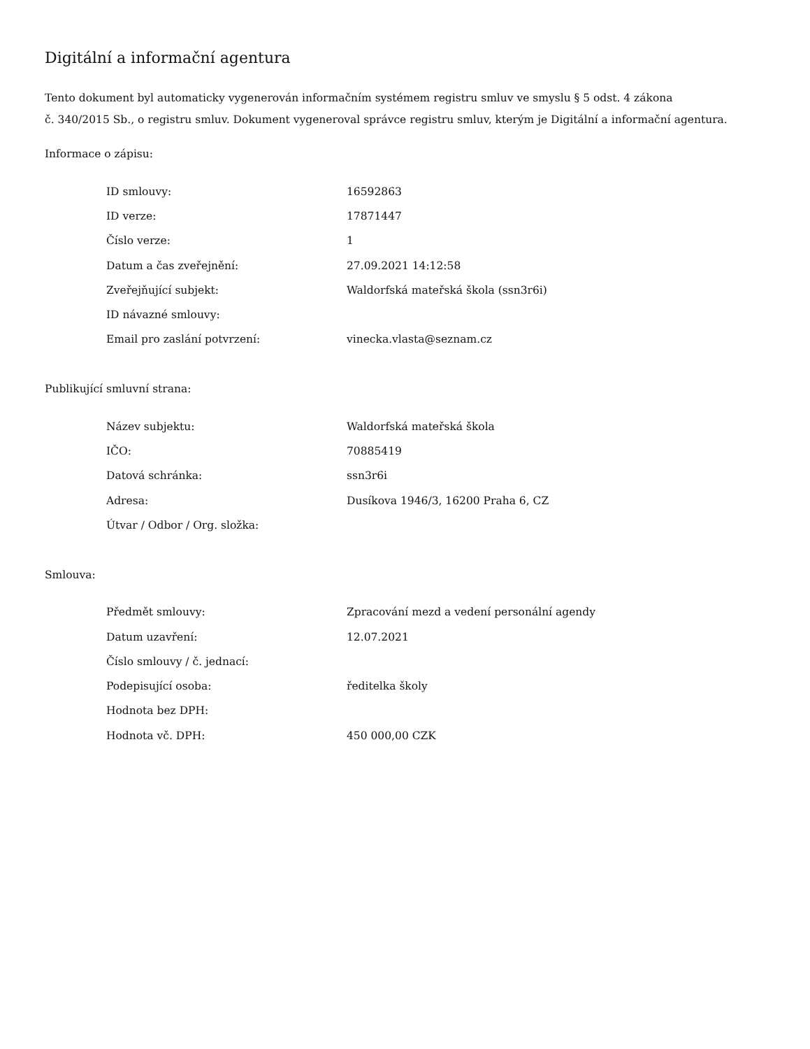Digitální a informační agentura
Tento dokument byl automaticky vygenerován informačním systémem registru smluv ve smyslu § 5 odst. 4 zákona
č. 340/2015 Sb., o registru smluv. Dokument vygeneroval správce registru smluv, kterým je Digitální a informační agentura.
Informace o zápisu:
| ID smlouvy: | 16592863 |
| ID verze: | 17871447 |
| Číslo verze: | 1 |
| Datum a čas zveřejnění: | 27.09.2021 14:12:58 |
| Zveřejňující subjekt: | Waldorfská mateřská škola (ssn3r6i) |
| ID návazné smlouvy: | |
| Email pro zaslání potvrzení: | vinecka.vlasta@seznam.cz |
Publikující smluvní strana:
| Název subjektu: | Waldorfská mateřská škola |
| IČO: | 70885419 |
| Datová schránka: | ssn3r6i |
| Adresa: | Dusíkova 1946/3, 16200 Praha 6, CZ |
| Útvar / Odbor / Org. složka: | |
Smlouva:
| Předmět smlouvy: | Zpracování mezd a vedení personální agendy |
| Datum uzavření: | 12.07.2021 |
| Číslo smlouvy / č. jednací: | |
| Podepisující osoba: | ředitelka školy |
| Hodnota bez DPH: | |
| Hodnota vč. DPH: | 450 000,00 CZK |